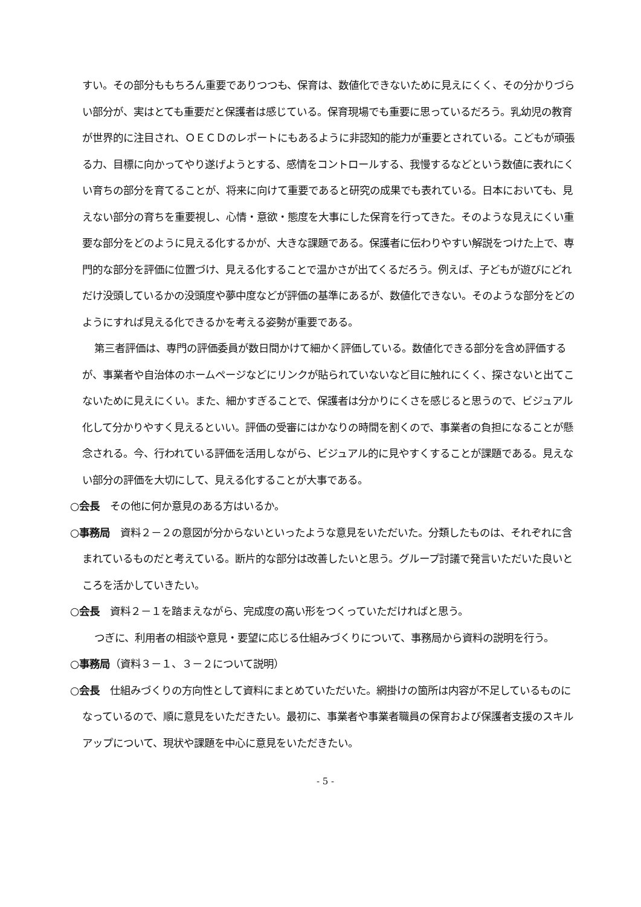すい。その部分ももちろん重要でありつつも、保育は、数値化できないために見えにくく、その分かりづらい部分が、実はとても重要だと保護者は感じている。保育現場でも重要に思っているだろう。乳幼児の教育が世界的に注目され、ＯＥＣＤのレポートにもあるように非認知的能力が重要とされている。こどもが頑張る力、目標に向かってやり遂げようとする、感情をコントロールする、我慢するなどという数値に表れにくい育ちの部分を育てることが、将来に向けて重要であると研究の成果でも表れている。日本においても、見えない部分の育ちを重要視し、心情・意欲・態度を大事にした保育を行ってきた。そのような見えにくい重要な部分をどのように見える化するかが、大きな課題である。保護者に伝わりやすい解説をつけた上で、専門的な部分を評価に位置づけ、見える化することで温かさが出てくるだろう。例えば、子どもが遊びにどれだけ没頭しているかの没頭度や夢中度などが評価の基準にあるが、数値化できない。そのような部分をどのようにすれば見える化できるかを考える姿勢が重要である。
第三者評価は、専門の評価委員が数日間かけて細かく評価している。数値化できる部分を含め評価するが、事業者や自治体のホームページなどにリンクが貼られていないなど目に触れにくく、探さないと出てこないために見えにくい。また、細かすぎることで、保護者は分かりにくさを感じると思うので、ビジュアル化して分かりやすく見えるといい。評価の受審にはかなりの時間を割くので、事業者の負担になることが懸念される。今、行われている評価を活用しながら、ビジュアル的に見やすくすることが課題である。見えない部分の評価を大切にして、見える化することが大事である。
○会長　その他に何か意見のある方はいるか。
○事務局　資料２－２の意図が分からないといったような意見をいただいた。分類したものは、それぞれに含まれているものだと考えている。断片的な部分は改善したいと思う。グループ討議で発言いただいた良いところを活かしていきたい。
○会長　資料２－１を踏まえながら、完成度の高い形をつくっていただければと思う。
つぎに、利用者の相談や意見・要望に応じる仕組みづくりについて、事務局から資料の説明を行う。
○事務局（資料３－１、３－２について説明）
○会長　仕組みづくりの方向性として資料にまとめていただいた。網掛けの箇所は内容が不足しているものになっているので、順に意見をいただきたい。最初に、事業者や事業者職員の保育および保護者支援のスキルアップについて、現状や課題を中心に意見をいただきたい。
- 5 -